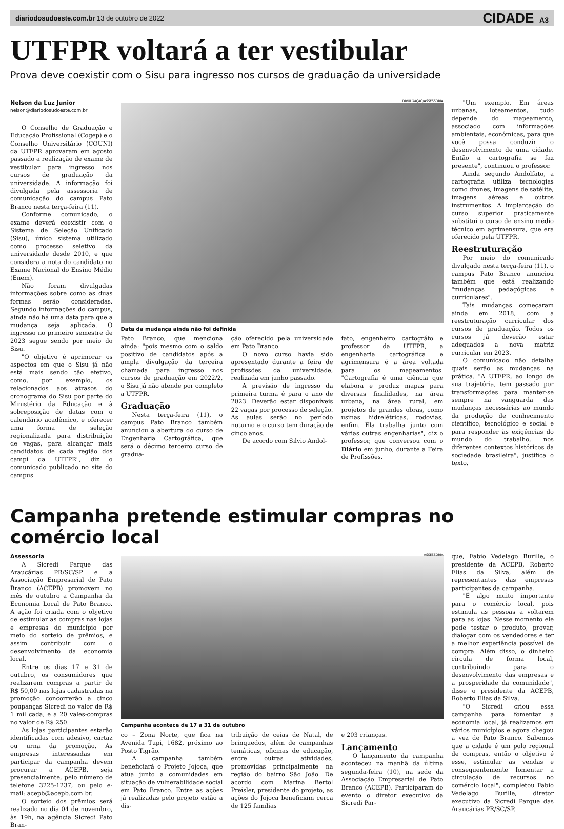diariodosudoeste.com.br 13 de outubro de 2022 CIDADE A3
UTFPR voltará a ter vestibular
Prova deve coexistir com o Sisu para ingresso nos cursos de graduação da universidade
Nelson da Luz Junior
nelson@diariodosudoeste.com.br
O Conselho de Graduação e Educação Profissional (Cogep) e o Conselho Universitário (COUNI) da UTFPR aprovaram em agosto passado a realização de exame de vestibular para ingresso nos cursos de graduação da universidade. A informação foi divulgada pela assessoria de comunicação do campus Pato Branco nesta terça-feira (11).
Conforme comunicado, o exame deverá coexistir com o Sistema de Seleção Unificado (Sisu), único sistema utilizado como processo seletivo da universidade desde 2010, e que considera a nota do candidato no Exame Nacional do Ensino Médio (Enem).
Não foram divulgadas informações sobre como as duas formas serão consideradas. Segundo informações do campus, ainda não há uma data para que a mudança seja aplicada. O ingresso no primeiro semestre de 2023 segue sendo por meio do Sisu.
"O objetivo é aprimorar os aspectos em que o Sisu já não está mais sendo tão efetivo, como, por exemplo, os relacionados aos atrasos do cronograma do Sisu por parte do Ministério da Educação e à sobreposição de datas com o calendário acadêmico, e oferecer uma forma de seleção regionalizada para distribuição de vagas, para alcançar mais candidatos de cada região dos campi da UTFPR", diz o comunicado publicado no site do campus
DIVULGAÇÃO/ASSESSORIA
Data da mudança ainda não foi definida
Pato Branco, que menciona ainda: "pois mesmo com o saldo positivo de candidatos após a ampla divulgação da terceira chamada para ingresso nos cursos de graduação em 2022/2, o Sisu já não atende por completo a UTFPR.
Graduação
Nesta terça-feira (11), o campus Pato Branco também anunciou a abertura do curso de Engenharia Cartográfica, que será o décimo terceiro curso de gradua-
ção oferecido pela universidade em Pato Branco.
O novo curso havia sido apresentado durante a feira de profissões da universidade, realizada em junho passado.
A previsão de ingresso da primeira turma é para o ano de 2023. Deverão estar disponíveis 22 vagas por processo de seleção. As aulas serão no período noturno e o curso tem duração de cinco anos.
De acordo com Silvio Andol-
fato, engenheiro cartográfo e professor da UTFPR, a engenharia cartográfica e agrimensura é a área voltada para os mapeamentos. "Cartografia é uma ciência que elabora e produz mapas para diversas finalidades, na área urbana, na área rural, em projetos de grandes obras, como usinas hidrelétricas, rodovias, enfim. Ela trabalha junto com várias outras engenharias", diz o professor, que conversou com o Diário em junho, durante a Feira de Profissões.
"Um exemplo. Em áreas urbanas, loteamentos, tudo depende do mapeamento, associado com informações ambientais, econômicas, para que você possa conduzir o desenvolvimento de uma cidade. Então a cartografia se faz presente", continuou o professor.
Ainda segundo Andolfato, a cartografia utiliza tecnologias como drones, imagens de satélite, imagens aéreas e outros instrumentos. A implantação do curso superior praticamente substitui o curso de ensino médio técnico em agrimensura, que era oferecido pela UTFPR.
Reestruturação
Por meio do comunicado divulgado nesta terça-feira (11), o campus Pato Branco anunciou também que está realizando "mudanças pedagógicas e curriculares".
Tais mudanças começaram ainda em 2018, com a reestruturação curricular dos cursos de graduação. Todos os cursos já deverão estar adequados a nova matriz curricular em 2023.
O comunicado não detalha quais serão as mudanças na prática. "A UTFPR, ao longo de sua trajetória, tem passado por transformações para manter-se sempre na vanguarda das mudanças necessárias ao mundo da produção de conhecimento científico, tecnológico e social e para responder às exigências do mundo do trabalho, nos diferentes contextos históricos da sociedade brasileira", justifica o texto.
Campanha pretende estimular compras no comércio local
Assessoria
A Sicredi Parque das Araucárias PR/SC/SP e a Associação Empresarial de Pato Branco (ACEPB) promovem no mês de outubro a Campanha da Economia Local de Pato Branco. A ação foi criada com o objetivo de estimular as compras nas lojas e empresas do município por meio do sorteio de prêmios, e assim contribuir com o desenvolvimento da economia local.
Entre os dias 17 e 31 de outubro, os consumidores que realizarem compras a partir de R$ 50,00 nas lojas cadastradas na promoção concorrerão a cinco poupanças Sicredi no valor de R$ 1 mil cada, e a 20 vales-compras no valor de R$ 250.
As lojas participantes estarão identificadas com adesivo, cartaz ou urna da promoção. As empresas interessadas em participar da campanha devem procurar a ACEPB, seja presencialmente, pelo número de telefone 3225-1237, ou pelo e-mail: acepb@acepb.com.br.
O sorteio dos prêmios será realizado no dia 04 de novembro, às 19h, na agência Sicredi Pato Bran-
ASSESSORIA
Campanha acontece de 17 a 31 de outubro
co – Zona Norte, que fica na Avenida Tupi, 1682, próximo ao Posto Tigrão.
A campanha também beneficiará o Projeto Jojoca, que atua junto a comunidades em situação de vulnerabilidade social em Pato Branco. Entre as ações já realizadas pelo projeto estão a dis-
tribuição de ceias de Natal, de brinquedos, além de campanhas temáticas, oficinas de educação, entre outras atividades, promovidas principalmente na região do bairro São João. De acordo com Marina Bertol Preisler, presidente do projeto, as ações do Jojoca beneficiam cerca de 125 famílias
e 203 crianças.
Lançamento
O lançamento da campanha aconteceu na manhã da última segunda-feira (10), na sede da Associação Empresarial de Pato Branco (ACEPB). Participaram do evento o diretor executivo da Sicredi Par-
que, Fabio Vedelago Burille, o presidente da ACEPB, Roberto Elias da Silva, além de representantes das empresas participantes da campanha.
"É algo muito importante para o comércio local, pois estimula as pessoas a voltarem para as lojas. Nesse momento ele pode testar o produto, provar, dialogar com os vendedores e ter a melhor experiência possível de compra. Além disso, o dinheiro circula de forma local, contribuindo para o desenvolvimento das empresas e a prosperidade da comunidade", disse o presidente da ACEPB, Roberto Elias da Silva.
"O Sicredi criou essa campanha para fomentar a economia local, já realizamos em vários municípios e agora chegou a vez de Pato Branco. Sabemos que a cidade é um polo regional de compras, então o objetivo é esse, estimular as vendas e consequentemente fomentar a circulação de recursos no comércio local", completou Fabio Vedelago Burille, diretor executivo da Sicredi Parque das Araucárias PR/SC/SP.